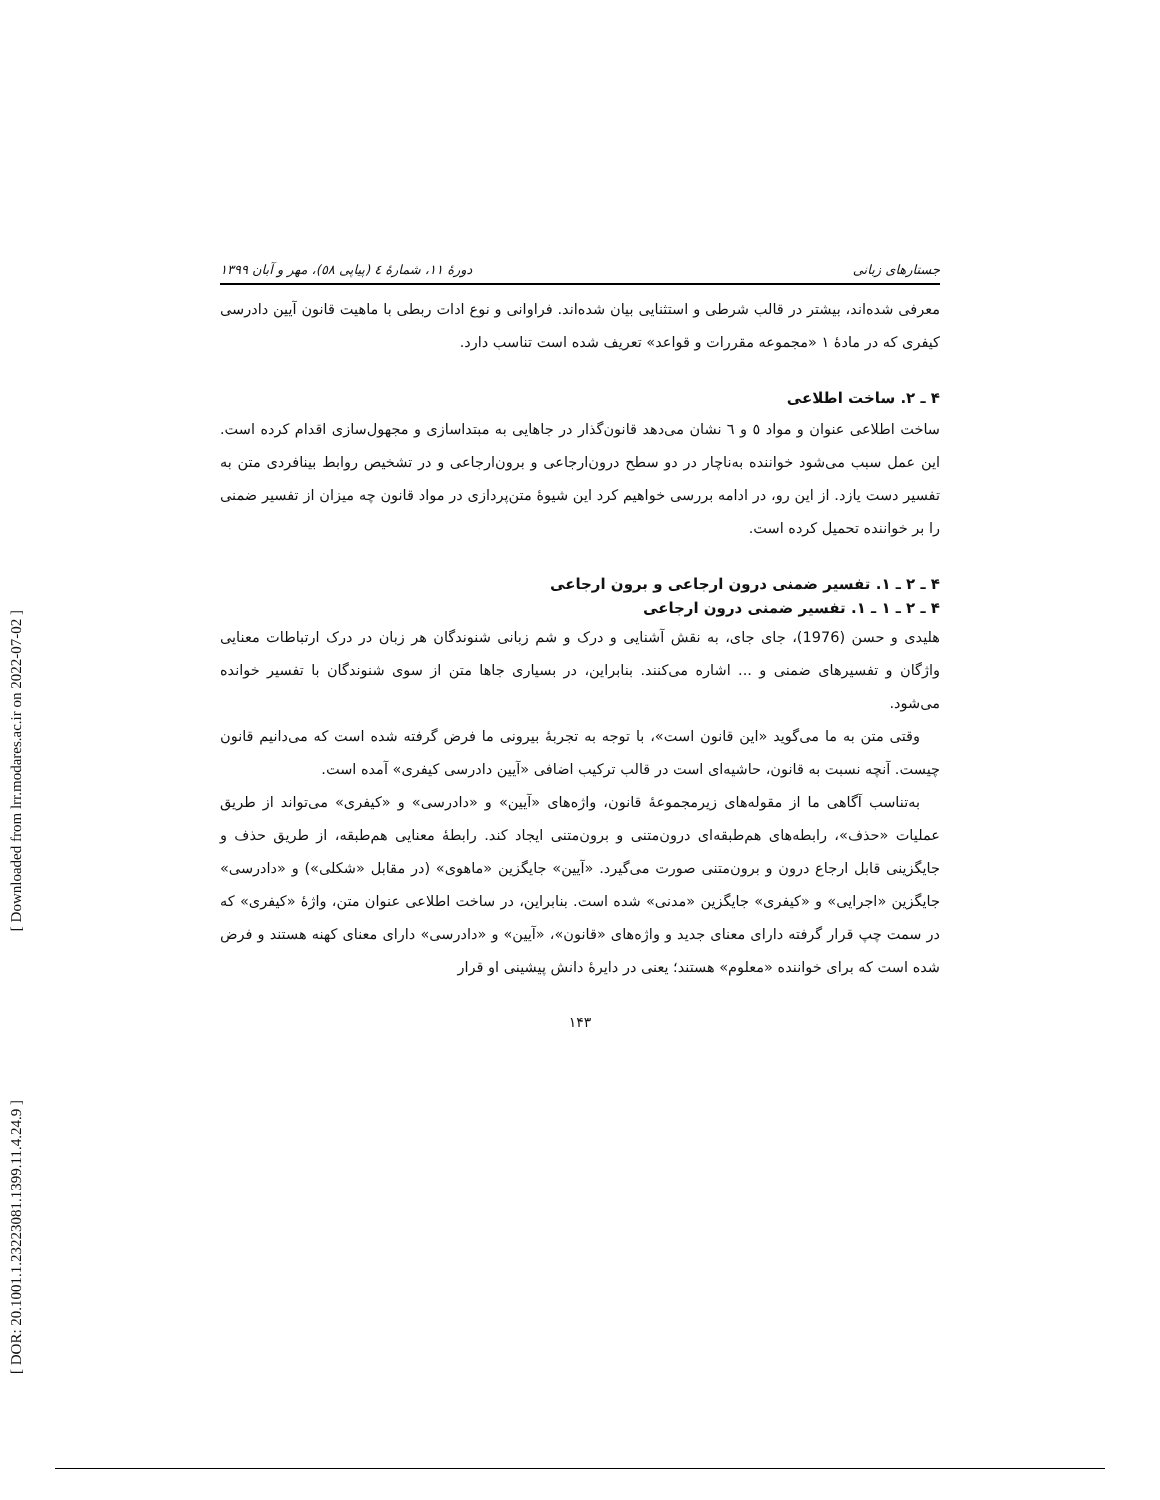[ Downloaded from lrr.modares.ac.ir on 2022-07-02 ]
[ DOR: 20.1001.1.23223081.1399.11.4.24.9 ]
جستارهای زبانی دورهٔ ۱۱، شمارهٔ ٤ (پیاپی ٥٨)، مهر و آبان ۱۳۹۹
معرفی شده‌اند، بیشتر در قالب شرطی و استثنایی بیان شده‌اند. فراوانی و نوع ادات ربطی با ماهیت قانون آیین دادرسی کیفری که در مادهٔ ۱ «مجموعه مقررات و قواعد» تعریف شده است تناسب دارد.
۴ ـ ۲. ساخت اطلاعی
ساخت اطلاعی عنوان و مواد ٥ و ٦ نشان می‌دهد قانون‌گذار در جاهایی به مبتداسازی و مجهول‌سازی اقدام کرده است. این عمل سبب می‌شود خواننده به‌ناچار در دو سطح درون‌ارجاعی و برون‌ارجاعی و در تشخیص روابط بینافردی متن به تفسیر دست یازد. از این رو، در ادامه بررسی خواهیم کرد این شیوهٔ متن‌پردازی در مواد قانون چه میزان از تفسیر ضمنی را بر خواننده تحمیل کرده است.
۴ ـ ۲ ـ ۱. تفسیر ضمنی درون ارجاعی و برون ارجاعی
۴ ـ ۲ ـ ۱ ـ ۱. تفسیر ضمنی درون ارجاعی
هلیدی و حسن (1976)، جای جای، به نقش آشنایی و درک و شم زبانی شنوندگان هر زبان در درک ارتباطات معنایی واژگان و تفسیرهای ضمنی و ... اشاره می‌کنند. بنابراین، در بسیاری جاها متن از سوی شنوندگان با تفسیر خوانده می‌شود.
وقتی متن به ما می‌گوید «این قانون است»، با توجه به تجربهٔ بیرونی ما فرض گرفته شده است که می‌دانیم قانون چیست. آنچه نسبت به قانون، حاشیه‌ای است در قالب ترکیب اضافی «آیین دادرسی کیفری» آمده است.
به‌تناسب آگاهی ما از مقوله‌های زیرمجموعهٔ قانون، واژه‌های «آیین» و «دادرسی» و «کیفری» می‌تواند از طریق عملیات «حذف»، رابطه‌های هم‌طبقه‌ای درون‌متنی و برون‌متنی ایجاد کند. رابطهٔ معنایی هم‌طبقه، از طریق حذف و جایگزینی قابل ارجاع درون و برون‌متنی صورت می‌گیرد. «آیین» جایگزین «ماهوی» (در مقابل «شکلی») و «دادرسی» جایگزین «اجرایی» و «کیفری» جایگزین «مدنی» شده است. بنابراین، در ساخت اطلاعی عنوان متن، واژهٔ «کیفری» که در سمت چپ قرار گرفته دارای معنای جدید و واژه‌های «قانون»، «آیین» و «دادرسی» دارای معنای کهنه هستند و فرض شده است که برای خواننده «معلوم» هستند؛ یعنی در دایرهٔ دانش پیشینی او قرار
۱۴۳